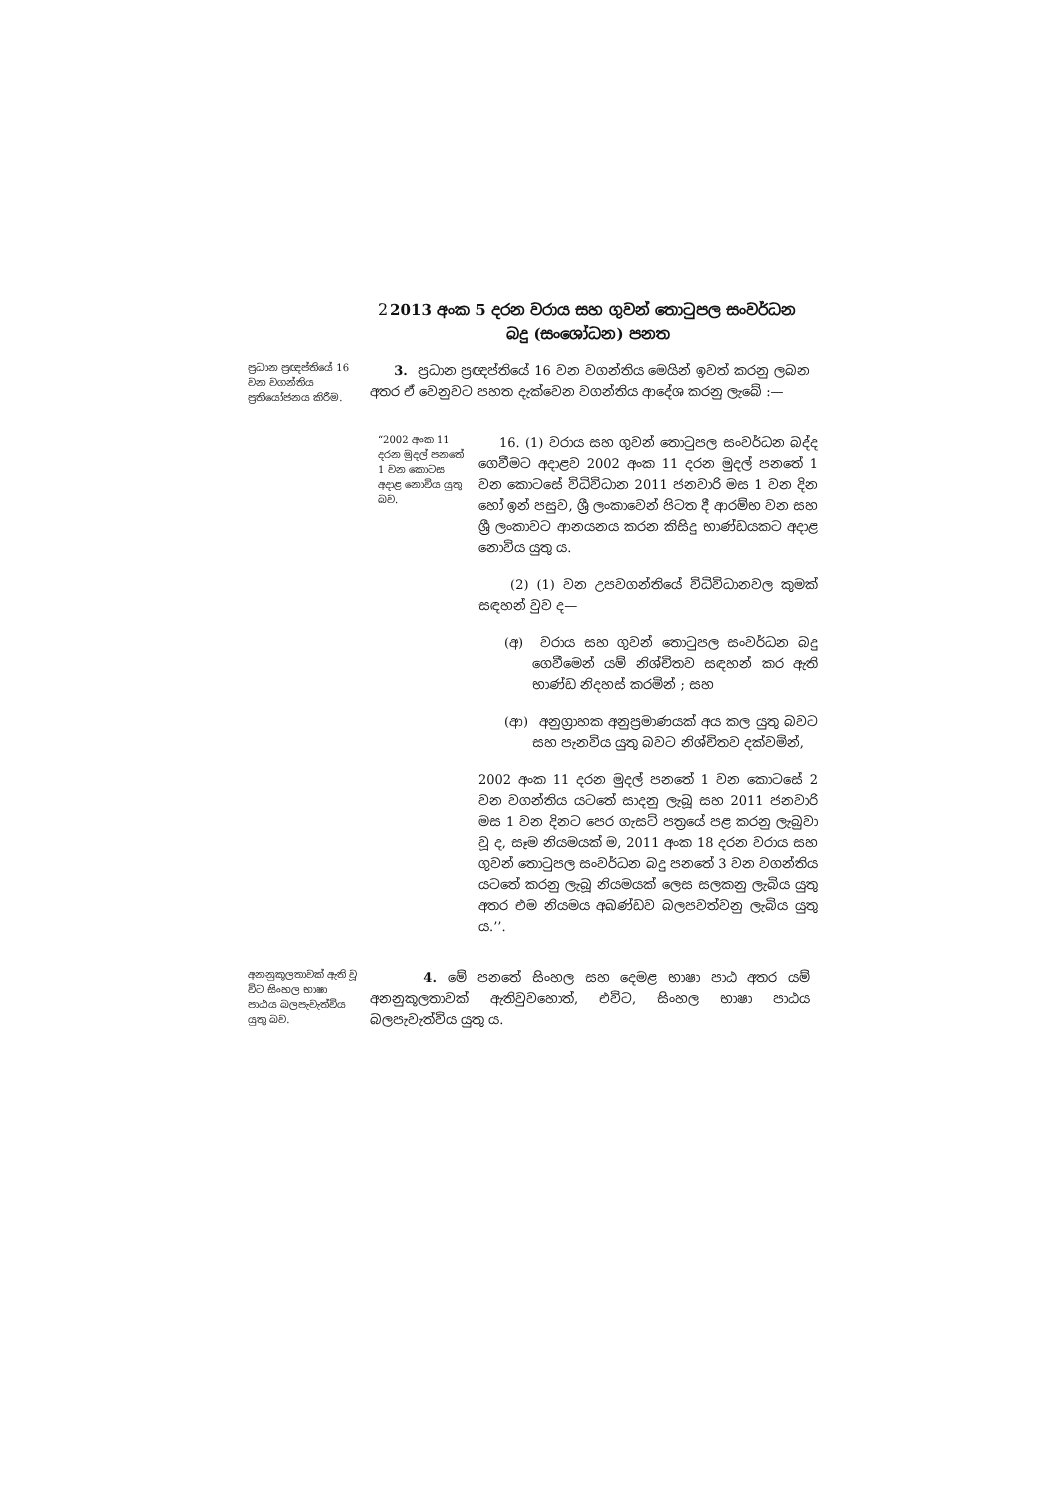2 2013 අංක 5 දරන වරාය සහ ගුවන් තොටුපල සංවර්ධන බදු (සංශෝධන) පනත
ප්‍රධාන ප්‍රඥප්තියේ 16 වන වගන්තිය ප්‍රතියෝජනය කිරීම.
3. ප්‍රධාන ප්‍රඥප්තියේ 16 වන වගන්තිය මෙයින් ඉවත් කරනු ලබන අතර ඒ වෙනුවට පහත දැක්වෙන වගන්තිය ආදේශ කරනු ලැබේ :—
“2002 අංක 11 දරන මුදල් පනතේ 1 වන කොටස අදාළ නොවිය යුතු බව.
16. (1) වරාය සහ ගුවන් තොටුපල සංවර්ධන බද්ද ගෙවීමට අදාළව 2002 අංක 11 දරන මුදල් පනතේ 1 වන කොටසේ විධිවිධාන 2011 ජනවාරි මස 1 වන දින හෝ ඉන් පසුව, ශ්‍රී ලංකාවෙන් පිටත දී ආරම්භ වන සහ ශ්‍රී ලංකාවට ආනයනය කරන කිසිදු භාණ්ඩයකට අදාළ නොවිය යුතු ය.
(2) (1) වන උපවගන්තියේ විධිවිධානවල කුමක් සඳහන් වුව ද—
(අ) වරාය සහ ගුවන් තොටුපල සංවර්ධන බදු ගෙවීමෙන් යම් නිශ්චිතව සඳහන් කර ඇති භාණ්ඩ නිදහස් කරමින් ; සහ
(ආ) අනුග්‍රාහක අනුප්‍රමාණයක් අය කල යුතු බවට සහ පැනවිය යුතු බවට නිශ්චිතව දක්වමින්,
2002 අංක 11 දරන මුදල් පනතේ 1 වන කොටසේ 2 වන වගන්තිය යටතේ සාදනු ලැබූ සහ 2011 ජනවාරි මස 1 වන දිනට පෙර ගැසට් පත්‍රයේ පළ කරනු ලැබුවා වූ ද, සෑම නියමයක් ම, 2011 අංක 18 දරන වරාය සහ ගුවන් තොටුපල සංවර්ධන බදු පනතේ 3 වන වගන්තිය යටතේ කරනු ලැබූ නියමයක් ලෙස සලකනු ලැබිය යුතු අතර එම නියමය අඛණ්ඩව බලපවත්වනු ලැබිය යුතු ය.’’.
අනනුකූලතාවක් ඇති වූ විට සිංහල භාෂා පාඨය බලපැවැත්විය යුතු බව.
4. මේ පනතේ සිංහල සහ දෙමළ භාෂා පාඨ අතර යම් අනනුකූලතාවක් ඇතිවුවහොත්, එවිට, සිංහල භාෂා පාඨය බලපැවැත්විය යුතු ය.